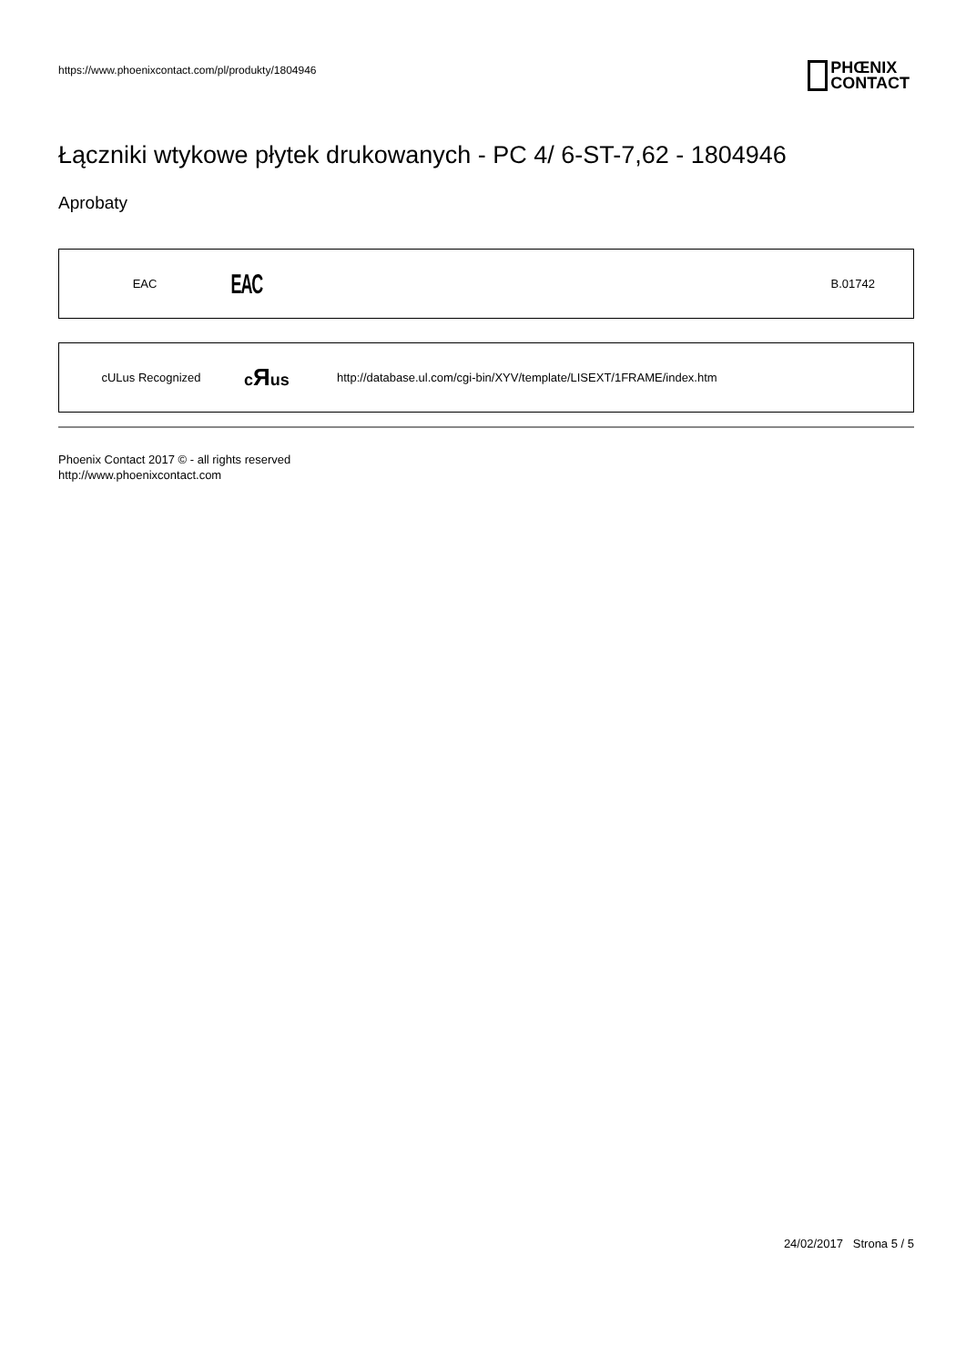https://www.phoenixcontact.com/pl/produkty/1804946
PHŒNIX
CONTACT
Łączniki wtykowe płytek drukowanych - PC 4/ 6-ST-7,62 - 1804946
Aprobaty
| EAC | EAC | B.01742 |
| cULus Recognized | c Я us | http://database.ul.com/cgi-bin/XYV/template/LISEXT/1FRAME/index.htm |
Phoenix Contact 2017 © - all rights reserved
http://www.phoenixcontact.com
24/02/2017 Strona 5 / 5